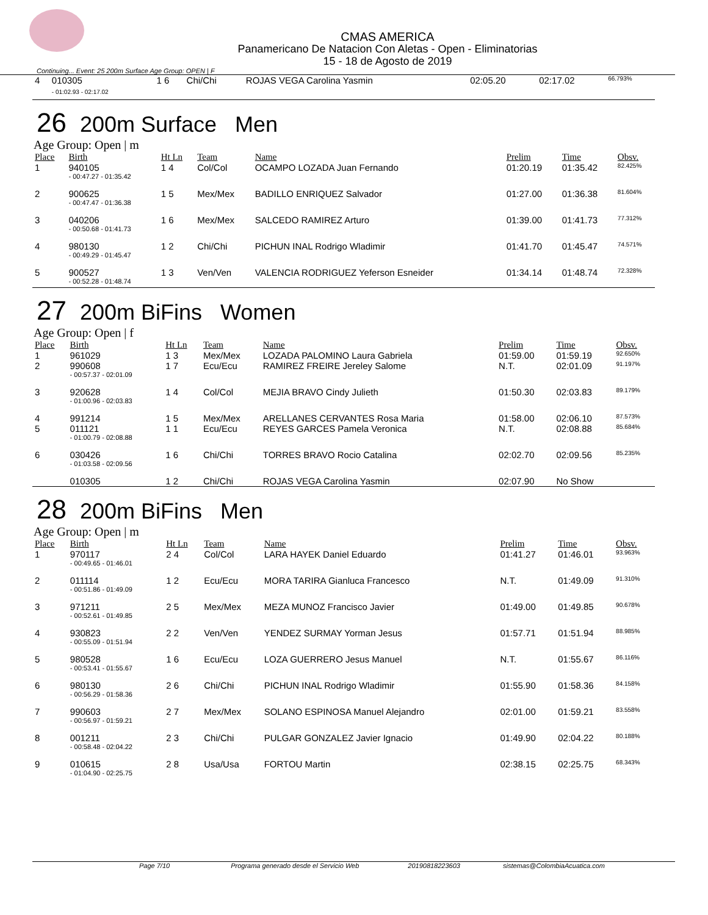CMAS AMERICA
Panamericano De Natacion Con Aletas - Open - Eliminatorias
15 - 18 de Agosto de 2019
Continuing... Event: 25 200m Surface Age Group: OPEN | F
| 4 | 010305 - 01:02.93 - 02:17.02 | 1 6 | Chi/Chi | ROJAS VEGA Carolina Yasmin | 02:05.20 | 02:17.02 | 66.793% |
26 200m Surface Men
Age Group: Open | m
| Place | Birth | Ht Ln | Team | Name | Prelim | Time | Obsv. |
| --- | --- | --- | --- | --- | --- | --- | --- |
| 1 | 940105 - 00:47.27 - 01:35.42 | 1 4 | Col/Col | OCAMPO LOZADA Juan Fernando | 01:20.19 | 01:35.42 | 82.425% |
| 2 | 900625 - 00:47.47 - 01:36.38 | 1 5 | Mex/Mex | BADILLO ENRIQUEZ Salvador | 01:27.00 | 01:36.38 | 81.604% |
| 3 | 040206 - 00:50.68 - 01:41.73 | 1 6 | Mex/Mex | SALCEDO RAMIREZ Arturo | 01:39.00 | 01:41.73 | 77.312% |
| 4 | 980130 - 00:49.29 - 01:45.47 | 1 2 | Chi/Chi | PICHUN INAL Rodrigo Wladimir | 01:41.70 | 01:45.47 | 74.571% |
| 5 | 900527 - 00:52.28 - 01:48.74 | 1 3 | Ven/Ven | VALENCIA RODRIGUEZ Yeferson Esneider | 01:34.14 | 01:48.74 | 72.328% |
27 200m BiFins Women
Age Group: Open | f
| Place | Birth | Ht Ln | Team | Name | Prelim | Time | Obsv. |
| --- | --- | --- | --- | --- | --- | --- | --- |
| 1 | 961029 | 1 3 | Mex/Mex | LOZADA PALOMINO Laura Gabriela | 01:59.00 | 01:59.19 | 92.650% |
| 2 | 990608 - 00:57.37 - 02:01.09 | 1 7 | Ecu/Ecu | RAMIREZ FREIRE Jereley Salome | N.T. | 02:01.09 | 91.197% |
| 3 | 920628 - 01:00.96 - 02:03.83 | 1 4 | Col/Col | MEJIA BRAVO Cindy Julieth | 01:50.30 | 02:03.83 | 89.179% |
| 4 | 991214 | 1 5 | Mex/Mex | ARELLANES CERVANTES Rosa Maria | 01:58.00 | 02:06.10 | 87.573% |
| 5 | 011121 - 01:00.79 - 02:08.88 | 1 1 | Ecu/Ecu | REYES GARCES Pamela Veronica | N.T. | 02:08.88 | 85.684% |
| 6 | 030426 - 01:03.58 - 02:09.56 | 1 6 | Chi/Chi | TORRES BRAVO Rocio Catalina | 02:02.70 | 02:09.56 | 85.235% |
| | 010305 | 1 2 | Chi/Chi | ROJAS VEGA Carolina Yasmin | 02:07.90 | No Show | |
28 200m BiFins Men
Age Group: Open | m
| Place | Birth | Ht Ln | Team | Name | Prelim | Time | Obsv. |
| --- | --- | --- | --- | --- | --- | --- | --- |
| 1 | 970117 - 00:49.65 - 01:46.01 | 2 4 | Col/Col | LARA HAYEK Daniel Eduardo | 01:41.27 | 01:46.01 | 93.963% |
| 2 | 011114 - 00:51.86 - 01:49.09 | 1 2 | Ecu/Ecu | MORA TARIRA Gianluca Francesco | N.T. | 01:49.09 | 91.310% |
| 3 | 971211 - 00:52.61 - 01:49.85 | 2 5 | Mex/Mex | MEZA MUNOZ Francisco Javier | 01:49.00 | 01:49.85 | 90.678% |
| 4 | 930823 - 00:55.09 - 01:51.94 | 2 2 | Ven/Ven | YENDEZ SURMAY Yorman Jesus | 01:57.71 | 01:51.94 | 88.985% |
| 5 | 980528 - 00:53.41 - 01:55.67 | 1 6 | Ecu/Ecu | LOZA GUERRERO Jesus Manuel | N.T. | 01:55.67 | 86.116% |
| 6 | 980130 - 00:56.29 - 01:58.36 | 2 6 | Chi/Chi | PICHUN INAL Rodrigo Wladimir | 01:55.90 | 01:58.36 | 84.158% |
| 7 | 990603 - 00:56.97 - 01:59.21 | 2 7 | Mex/Mex | SOLANO ESPINOSA Manuel Alejandro | 02:01.00 | 01:59.21 | 83.558% |
| 8 | 001211 - 00:58.48 - 02:04.22 | 2 3 | Chi/Chi | PULGAR GONZALEZ Javier Ignacio | 01:49.90 | 02:04.22 | 80.188% |
| 9 | 010615 - 01:04.90 - 02:25.75 | 2 8 | Usa/Usa | FORTOU Martin | 02:38.15 | 02:25.75 | 68.343% |
Page 7/10 Programa generado desde el Servicio Web 20190818223603 sistemas@ColombiaAcuatica.com